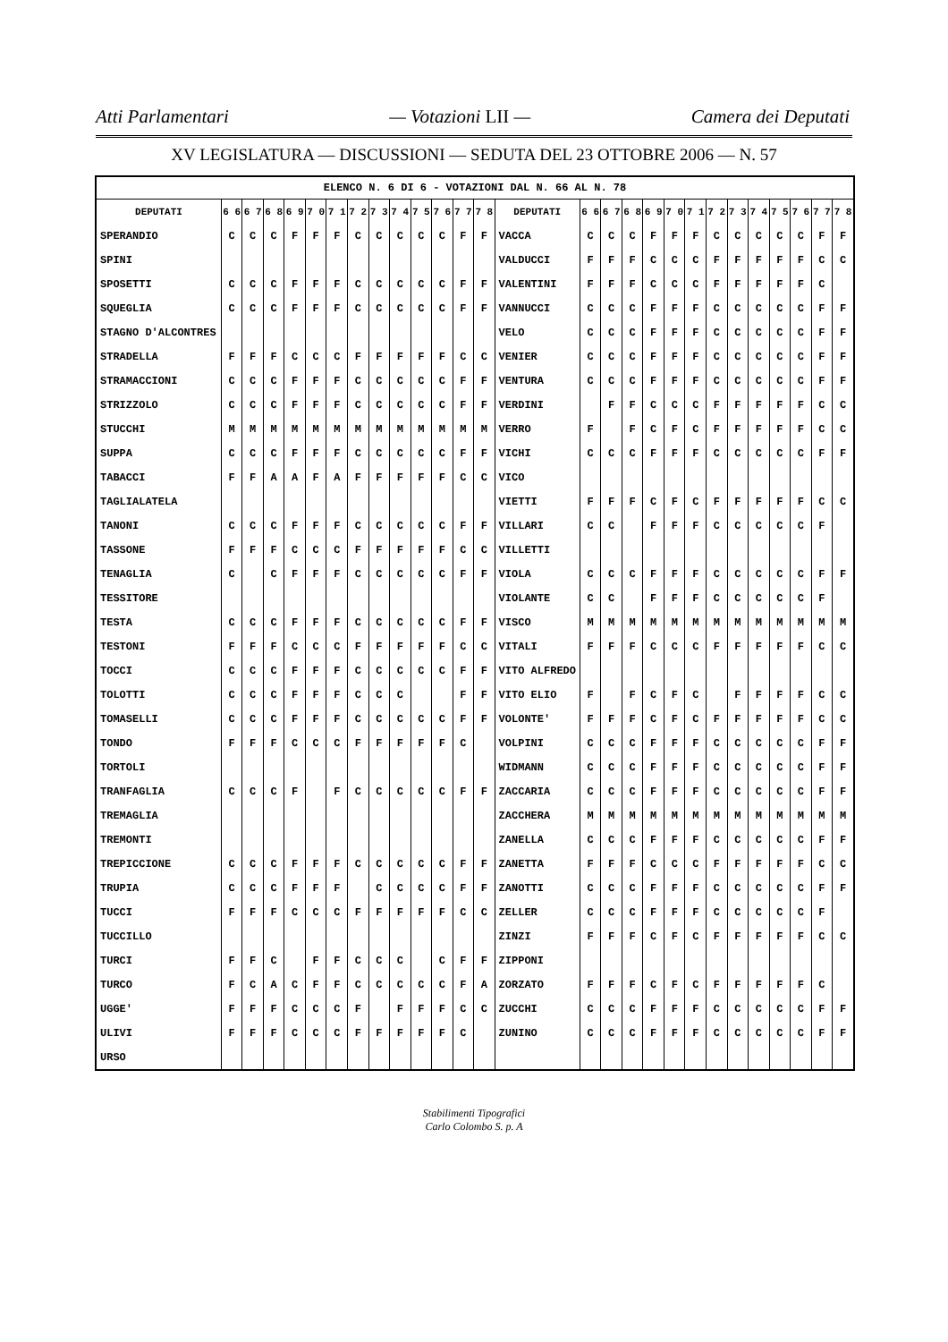Atti Parlamentari — Votazioni LII — Camera dei Deputati
XV LEGISLATURA — DISCUSSIONI — SEDUTA DEL 23 OTTOBRE 2006 — N. 57
| ELENCO N. 6 DI 6 - VOTAZIONI DAL N. 66 AL N. 78 | | | | | | | | | | | | | | | | | | | | | | | | | | | |
| DEPUTATI | 6 6 | 6 7 | 6 8 | 6 9 | 7 0 | 7 1 | 7 2 | 7 3 | 7 4 | 7 5 | 7 6 | 7 7 | 7 8 | DEPUTATI | 6 6 | 6 7 | 6 8 | 6 9 | 7 0 | 7 1 | 7 2 | 7 3 | 7 4 | 7 5 | 7 6 | 7 7 | 7 8 |
| SPERANDIO | C | C | C | F | F | F | C | C | C | C | C | F | F | VACCA | C | C | C | F | F | F | C | C | C | C | C | F | F |
| SPINI | | | | | | | | | | | | | | VALDUCCI | F | F | F | C | C | C | F | F | F | F | F | C | C |
| SPOSETTI | C | C | C | F | F | F | C | C | C | C | C | F | F | VALENTINI | F | F | F | C | C | C | F | F | F | F | F | C | |
| SQUEGLIA | C | C | C | F | F | F | C | C | C | C | C | F | F | VANNUCCI | C | C | C | F | F | F | C | C | C | C | C | F | F |
| STAGNO D'ALCONTRES | | | | | | | | | | | | | | VELO | C | C | C | F | F | F | C | C | C | C | C | F | F |
| STRADELLA | F | F | F | C | C | C | F | F | F | F | F | C | C | VENIER | C | C | C | F | F | F | C | C | C | C | C | F | F |
| STRAMACCIONI | C | C | C | F | F | F | C | C | C | C | C | F | F | VENTURA | C | C | C | F | F | F | C | C | C | C | C | F | F |
| STRIZZOLO | C | C | C | F | F | F | C | C | C | C | C | F | F | VERDINI | | F | F | C | C | C | F | F | F | F | F | C | C |
| STUCCHI | M | M | M | M | M | M | M | M | M | M | M | M | M | VERRO | F | | F | C | F | C | F | F | F | F | F | C | C |
| SUPPA | C | C | C | F | F | F | C | C | C | C | C | F | F | VICHI | C | C | C | F | F | F | C | C | C | C | C | F | F |
| TABACCI | F | F | A | A | F | A | F | F | F | F | F | C | C | VICO | | | | | | | | | | | | | |
| TAGLIALATELA | | | | | | | | | | | | | | VIETTI | F | F | F | C | F | C | F | F | F | F | F | C | C |
| TANONI | C | C | C | F | F | F | C | C | C | C | C | F | F | VILLARI | C | C | | F | F | F | C | C | C | C | C | F | |
| TASSONE | F | F | F | C | C | C | F | F | F | F | F | C | C | VILLETTI | | | | | | | | | | | | | |
| TENAGLIA | C | | C | F | F | F | C | C | C | C | C | F | F | VIOLA | C | C | C | F | F | F | C | C | C | C | C | F | F |
| TESSITORE | | | | | | | | | | | | | | VIOLANTE | C | C | | F | F | F | C | C | C | C | C | F | |
| TESTA | C | C | C | F | F | F | C | C | C | C | C | F | F | VISCO | M | M | M | M | M | M | M | M | M | M | M | M | M |
| TESTONI | F | F | F | C | C | C | F | F | F | F | F | C | C | VITALI | F | F | F | C | C | C | F | F | F | F | F | C | C |
| TOCCI | C | C | C | F | F | F | C | C | C | C | C | F | F | VITO ALFREDO | | | | | | | | | | | | | |
| TOLOTTI | C | C | C | F | F | F | C | C | C | | | F | F | VITO ELIO | F | | F | C | F | C | | F | F | F | F | C | C |
| TOMASELLI | C | C | C | F | F | F | C | C | C | C | C | F | F | VOLONTE' | F | F | F | C | F | C | F | F | F | F | F | C | C |
| TONDO | F | F | F | C | C | C | F | F | F | F | F | C | | VOLPINI | C | C | C | F | F | F | C | C | C | C | C | F | F |
| TORTOLI | | | | | | | | | | | | | | WIDMANN | C | C | C | F | F | F | C | C | C | C | C | F | F |
| TRANFAGLIA | C | C | C | F | | F | C | C | C | C | C | F | F | ZACCARIA | C | C | C | F | F | F | C | C | C | C | C | F | F |
| TREMAGLIA | | | | | | | | | | | | | | ZACCHERA | M | M | M | M | M | M | M | M | M | M | M | M | M |
| TREMONTI | | | | | | | | | | | | | | ZANELLA | C | C | C | F | F | F | C | C | C | C | C | F | F |
| TREPICCIONE | C | C | C | F | F | F | C | C | C | C | C | F | F | ZANETTA | F | F | F | C | C | C | F | F | F | F | F | C | C |
| TRUPIA | C | C | C | F | F | F | | C | C | C | C | F | F | ZANOTTI | C | C | C | F | F | F | C | C | C | C | C | F | F |
| TUCCI | F | F | F | C | C | C | F | F | F | F | F | C | C | ZELLER | C | C | C | F | F | F | C | C | C | C | C | F | |
| TUCCILLO | | | | | | | | | | | | | | ZINZI | F | F | F | C | F | C | F | F | F | F | F | C | C |
| TURCI | F | F | C | | F | F | C | C | C | | C | F | F | ZIPPONI | | | | | | | | | | | | | |
| TURCO | F | C | A | C | F | F | C | C | C | C | C | F | A | ZORZATO | F | F | F | C | F | C | F | F | F | F | F | C | |
| UGGE' | F | F | F | C | C | C | F | | F | F | F | C | C | ZUCCHI | C | C | C | F | F | F | C | C | C | C | C | F | F |
| ULIVI | F | F | F | C | C | C | F | F | F | F | F | C | | ZUNINO | C | C | C | F | F | F | C | C | C | C | C | F | F |
| URSO | | | | | | | | | | | | | | | | | | | | | | | | | | | |
Stabilimenti Tipografici
Carlo Colombo S. p. A